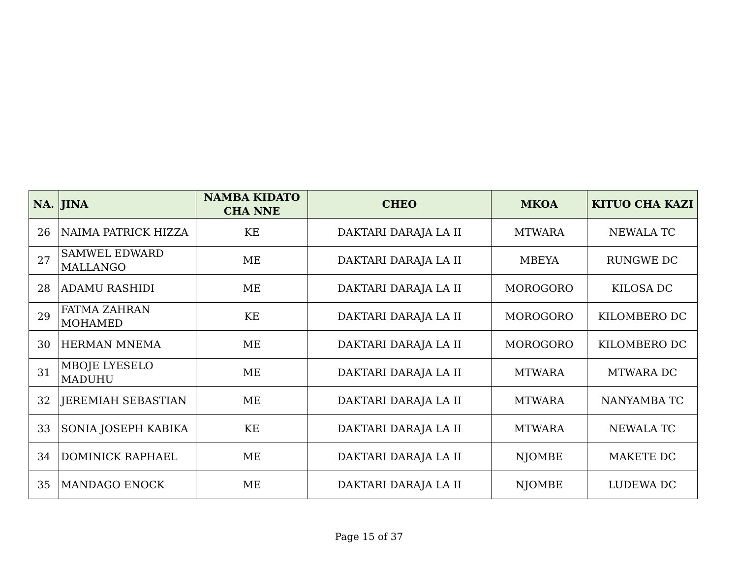| NA. | JINA | NAMBA KIDATO CHA NNE | CHEO | MKOA | KITUO CHA KAZI |
| --- | --- | --- | --- | --- | --- |
| 26 | NAIMA PATRICK HIZZA | KE | DAKTARI DARAJA LA II | MTWARA | NEWALA TC |
| 27 | SAMWEL EDWARD MALLANGO | ME | DAKTARI DARAJA LA II | MBEYA | RUNGWE DC |
| 28 | ADAMU RASHIDI | ME | DAKTARI DARAJA LA II | MOROGORO | KILOSA DC |
| 29 | FATMA ZAHRAN MOHAMED | KE | DAKTARI DARAJA LA II | MOROGORO | KILOMBERO DC |
| 30 | HERMAN MNEMA | ME | DAKTARI DARAJA LA II | MOROGORO | KILOMBERO DC |
| 31 | MBOJE LYESELO MADUHU | ME | DAKTARI DARAJA LA II | MTWARA | MTWARA DC |
| 32 | JEREMIAH SEBASTIAN | ME | DAKTARI DARAJA LA II | MTWARA | NANYAMBA TC |
| 33 | SONIA JOSEPH KABIKA | KE | DAKTARI DARAJA LA II | MTWARA | NEWALA TC |
| 34 | DOMINICK RAPHAEL | ME | DAKTARI DARAJA LA II | NJOMBE | MAKETE DC |
| 35 | MANDAGO ENOCK | ME | DAKTARI DARAJA LA II | NJOMBE | LUDEWA DC |
Page 15 of 37